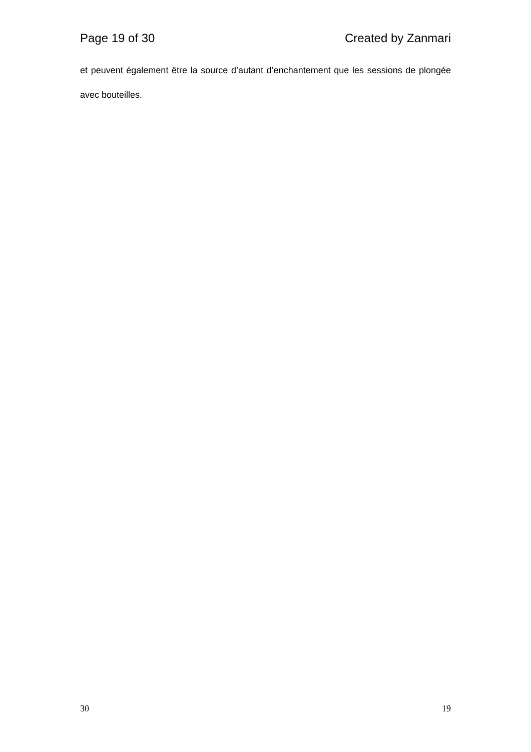Page 19 of 30 Created by Zanmari
et peuvent également être la source d’autant d’enchantement que les sessions de plongée avec bouteilles.
30 19